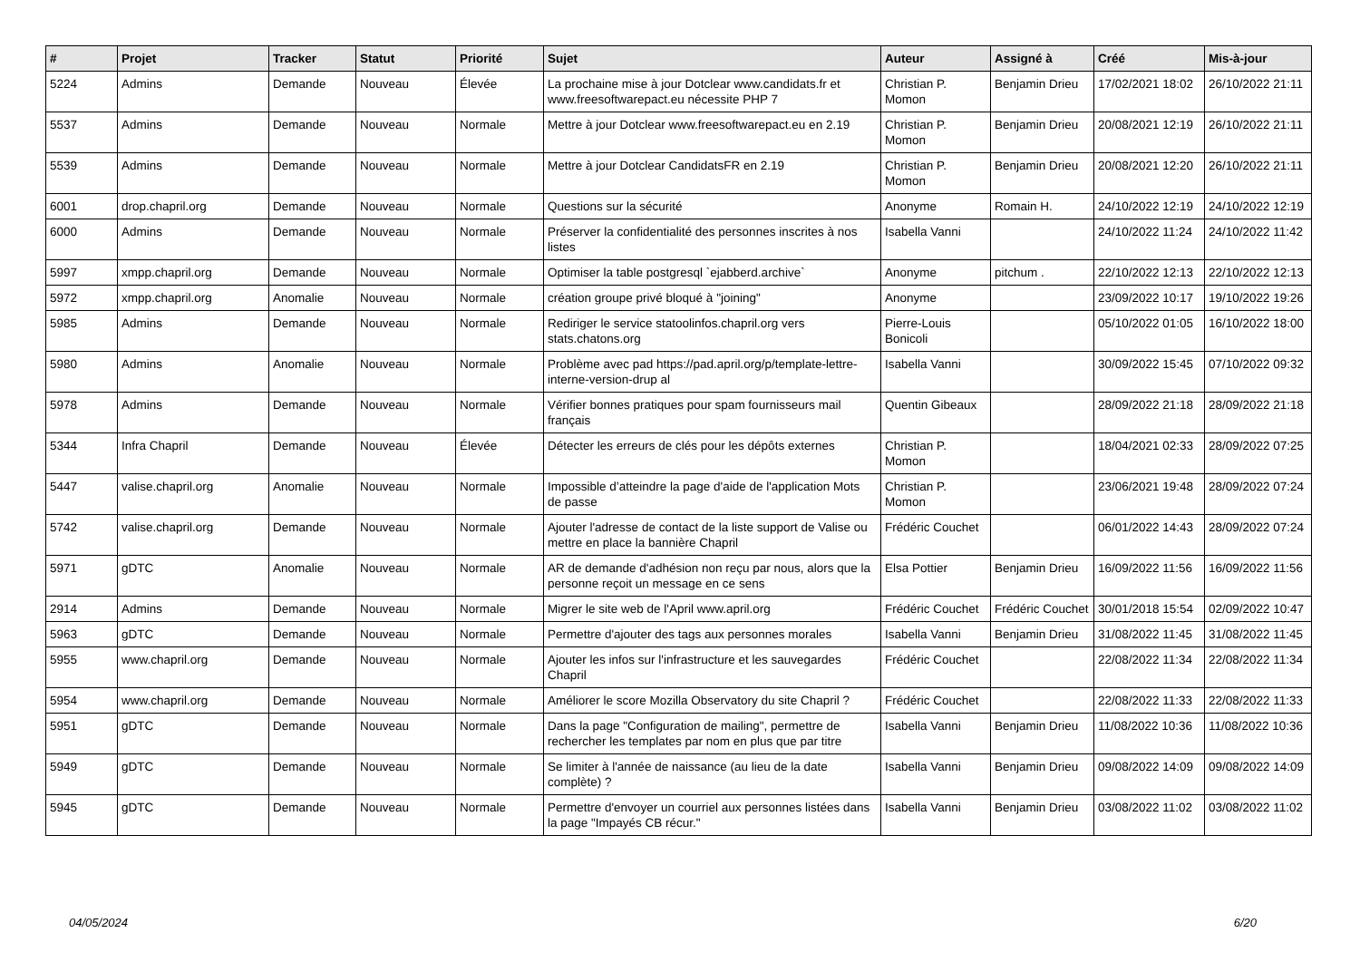| # | Projet | Tracker | Statut | Priorité | Sujet | Auteur | Assigné à | Créé | Mis-à-jour |
| --- | --- | --- | --- | --- | --- | --- | --- | --- | --- |
| 5224 | Admins | Demande | Nouveau | Élevée | La prochaine mise à jour Dotclear www.candidats.fr et www.freesoftwarepact.eu nécessite PHP 7 | Christian P. Momon | Benjamin Drieu | 17/02/2021 18:02 | 26/10/2022 21:11 |
| 5537 | Admins | Demande | Nouveau | Normale | Mettre à jour Dotclear www.freesoftwarepact.eu en 2.19 | Christian P. Momon | Benjamin Drieu | 20/08/2021 12:19 | 26/10/2022 21:11 |
| 5539 | Admins | Demande | Nouveau | Normale | Mettre à jour Dotclear CandidatsFR en 2.19 | Christian P. Momon | Benjamin Drieu | 20/08/2021 12:20 | 26/10/2022 21:11 |
| 6001 | drop.chapril.org | Demande | Nouveau | Normale | Questions sur la sécurité | Anonyme | Romain H. | 24/10/2022 12:19 | 24/10/2022 12:19 |
| 6000 | Admins | Demande | Nouveau | Normale | Préserver la confidentialité des personnes inscrites à nos listes | Isabella Vanni | | 24/10/2022 11:24 | 24/10/2022 11:42 |
| 5997 | xmpp.chapril.org | Demande | Nouveau | Normale | Optimiser la table postgresql `ejabberd.archive` | Anonyme | pitchum . | 22/10/2022 12:13 | 22/10/2022 12:13 |
| 5972 | xmpp.chapril.org | Anomalie | Nouveau | Normale | création groupe privé bloqué à "joining" | Anonyme | | 23/09/2022 10:17 | 19/10/2022 19:26 |
| 5985 | Admins | Demande | Nouveau | Normale | Rediriger le service statoolinfos.chapril.org vers stats.chatons.org | Pierre-Louis Bonicoli | | 05/10/2022 01:05 | 16/10/2022 18:00 |
| 5980 | Admins | Anomalie | Nouveau | Normale | Problème avec pad https://pad.april.org/p/template-lettre-interne-version-drup al | Isabella Vanni | | 30/09/2022 15:45 | 07/10/2022 09:32 |
| 5978 | Admins | Demande | Nouveau | Normale | Vérifier bonnes pratiques pour spam fournisseurs mail français | Quentin Gibeaux | | 28/09/2022 21:18 | 28/09/2022 21:18 |
| 5344 | Infra Chapril | Demande | Nouveau | Élevée | Détecter les erreurs de clés pour les dépôts externes | Christian P. Momon | | 18/04/2021 02:33 | 28/09/2022 07:25 |
| 5447 | valise.chapril.org | Anomalie | Nouveau | Normale | Impossible d’atteindre la page d'aide de l'application Mots de passe | Christian P. Momon | | 23/06/2021 19:48 | 28/09/2022 07:24 |
| 5742 | valise.chapril.org | Demande | Nouveau | Normale | Ajouter l'adresse de contact de la liste support de Valise ou mettre en place la bannière Chapril | Frédéric Couchet | | 06/01/2022 14:43 | 28/09/2022 07:24 |
| 5971 | gDTC | Anomalie | Nouveau | Normale | AR de demande d'adhésion non reçu par nous, alors que la personne reçoit un message en ce sens | Elsa Pottier | Benjamin Drieu | 16/09/2022 11:56 | 16/09/2022 11:56 |
| 2914 | Admins | Demande | Nouveau | Normale | Migrer le site web de l'April www.april.org | Frédéric Couchet | Frédéric Couchet | 30/01/2018 15:54 | 02/09/2022 10:47 |
| 5963 | gDTC | Demande | Nouveau | Normale | Permettre d'ajouter des tags aux personnes morales | Isabella Vanni | Benjamin Drieu | 31/08/2022 11:45 | 31/08/2022 11:45 |
| 5955 | www.chapril.org | Demande | Nouveau | Normale | Ajouter les infos sur l'infrastructure et les sauvegardes Chapril | Frédéric Couchet | | 22/08/2022 11:34 | 22/08/2022 11:34 |
| 5954 | www.chapril.org | Demande | Nouveau | Normale | Améliorer le score Mozilla Observatory du site Chapril ? | Frédéric Couchet | | 22/08/2022 11:33 | 22/08/2022 11:33 |
| 5951 | gDTC | Demande | Nouveau | Normale | Dans la page "Configuration de mailing", permettre de rechercher les templates par nom en plus que par titre | Isabella Vanni | Benjamin Drieu | 11/08/2022 10:36 | 11/08/2022 10:36 |
| 5949 | gDTC | Demande | Nouveau | Normale | Se limiter à l'année de naissance (au lieu de la date complète) ? | Isabella Vanni | Benjamin Drieu | 09/08/2022 14:09 | 09/08/2022 14:09 |
| 5945 | gDTC | Demande | Nouveau | Normale | Permettre d'envoyer un courriel aux personnes listées dans la page "Impayés CB récur." | Isabella Vanni | Benjamin Drieu | 03/08/2022 11:02 | 03/08/2022 11:02 |
04/05/2024 6/20